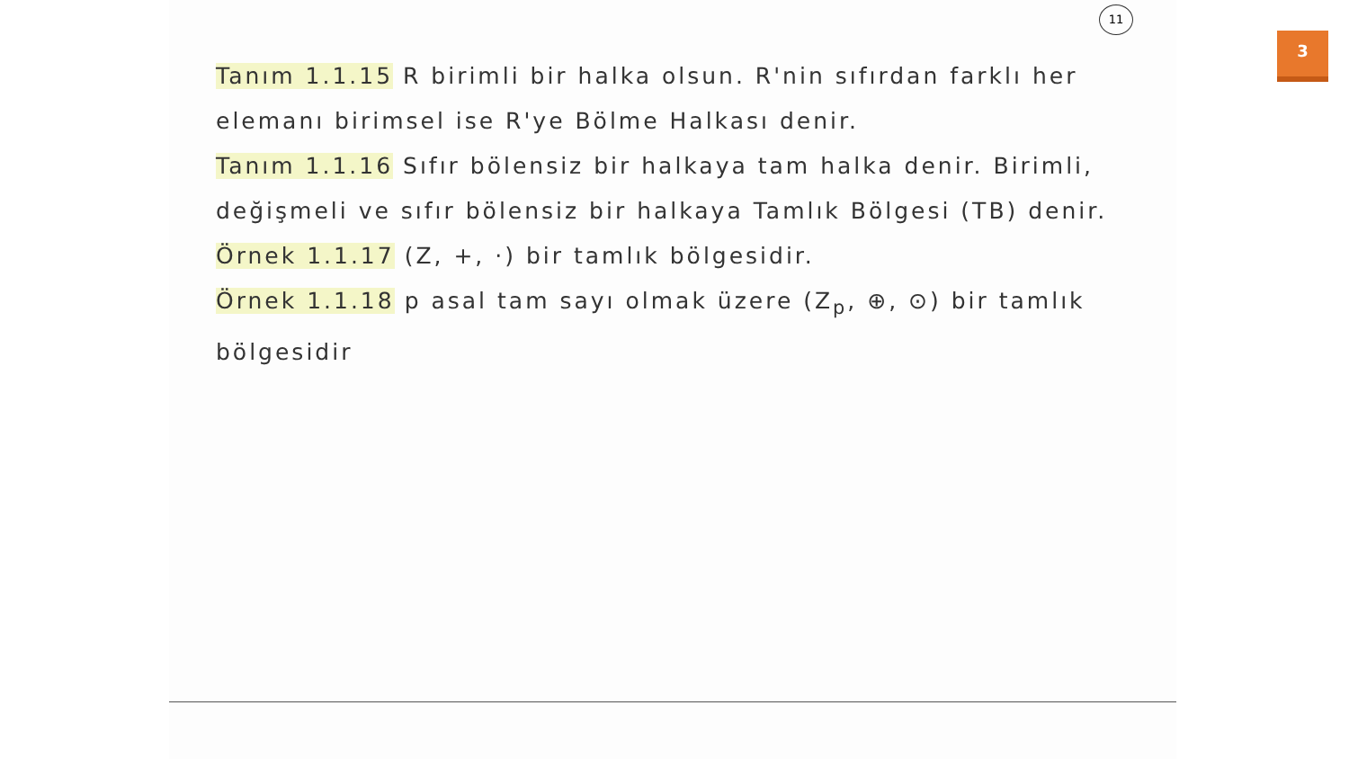11
3
Tanım 1.1.15 R birimli bir halka olsun. R'nin sıfırdan farklı her elemanı birimsel ise R'ye Bölme Halkası denir.
Tanım 1.1.16 Sıfır bölensiz bir halkaya tam halka denir. Birimli, değişmeli ve sıfır bölensiz bir halkaya Tamlık Bölgesi (TB) denir.
Örnek 1.1.17 (Z, +, ·) bir tamlık bölgesidir.
Örnek 1.1.18 p asal tam sayı olmak üzere (Z<sub>p</sub>, ⊕, ⊙) bir tamlık bölgesidir